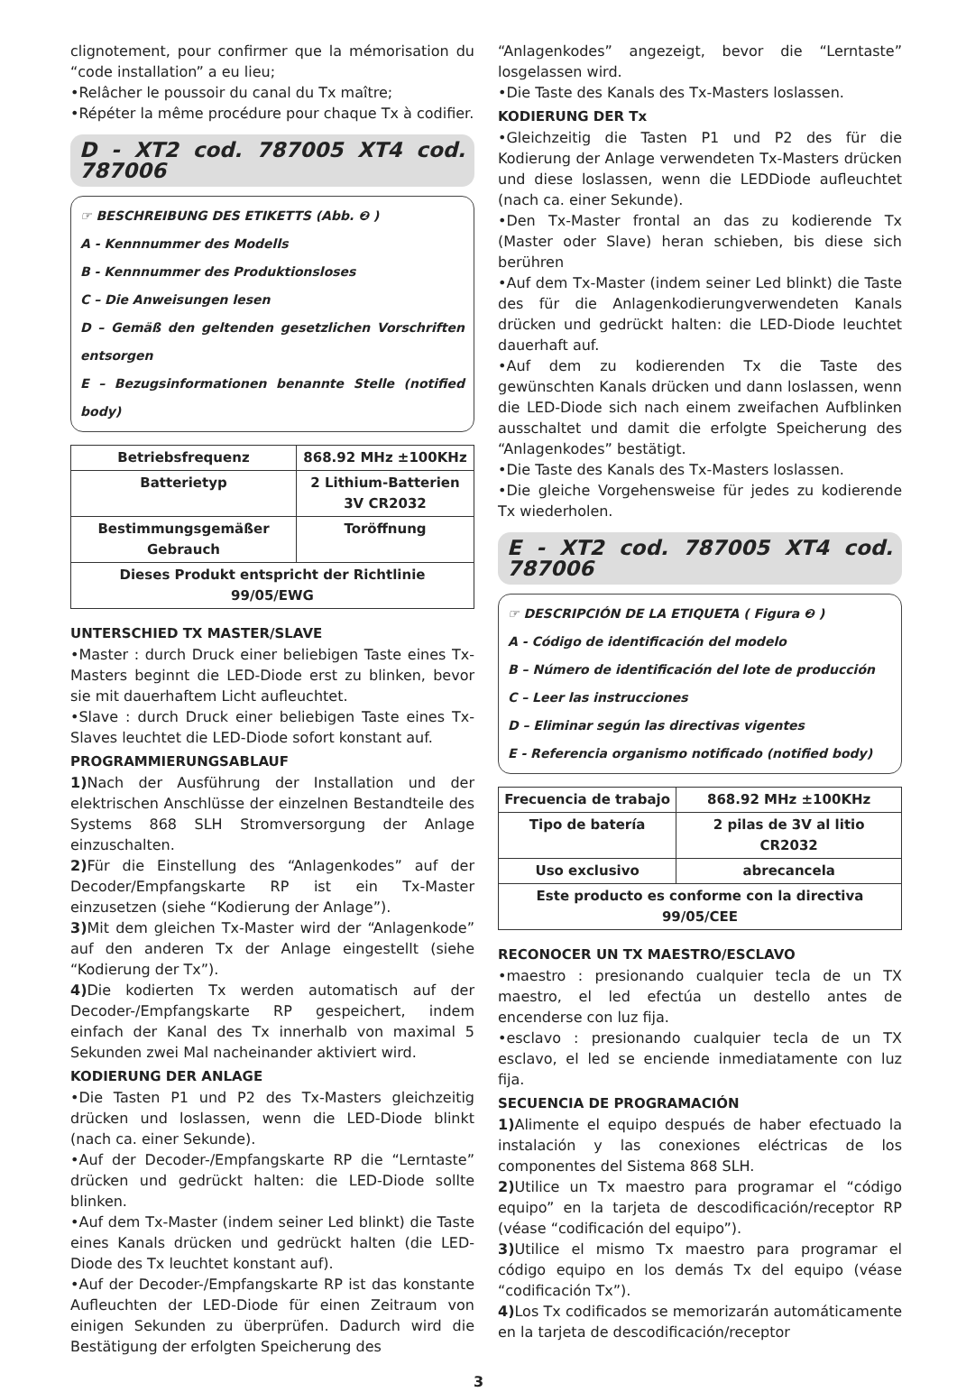clignotement, pour confirmer que la mémorisation du “code installation” a eu lieu;
•Relâcher le poussoir du canal du Tx maître;
•Répéter la même procédure pour chaque Tx à codifier.
D - XT2 cod. 787005 XT4 cod. 787006
☞ BESCHREIBUNG DES ETIKETTS (Abb. ❷ )
A - Kennnummer des Modells
B - Kennnummer des Produktionsloses
C – Die Anweisungen lesen
D – Gemäß den geltenden gesetzlichen Vorschriften entsorgen
E – Bezugsinformationen benannte Stelle (notified body)
| Betriebsfrequenz | 868.92 MHz ±100KHz |
| Batterietyp | 2 Lithium-Batterien 3V CR2032 |
| Bestimmungsgemäßer Gebrauch | Toröffnung |
| Dieses Produkt entspricht der Richtlinie 99/05/EWG | |
UNTERSCHIED TX MASTER/SLAVE
•Master : durch Druck einer beliebigen Taste eines Tx-Masters beginnt die LED-Diode erst zu blinken, bevor sie mit dauerhaftem Licht aufleuchtet.
•Slave : durch Druck einer beliebigen Taste eines Tx-Slaves leuchtet die LED-Diode sofort konstant auf.
PROGRAMMIERUNGSABLAUF
1) Nach der Ausführung der Installation und der elektrischen Anschlüsse der einzelnen Bestandteile des Systems 868 SLH Stromversorgung der Anlage einzuschalten.
2) Für die Einstellung des “Anlagenkodes” auf der Decoder/Empfangskarte RP ist ein Tx-Master einzusetzen (siehe “Kodierung der Anlage”).
3) Mit dem gleichen Tx-Master wird der “Anlagenkode” auf den anderen Tx der Anlage eingestellt (siehe “Kodierung der Tx”).
4) Die kodierten Tx werden automatisch auf der Decoder-/Empfangskarte RP gespeichert, indem einfach der Kanal des Tx innerhalb von maximal 5 Sekunden zwei Mal nacheinander aktiviert wird.
KODIERUNG DER ANLAGE
•Die Tasten P1 und P2 des Tx-Masters gleichzeitig drücken und loslassen, wenn die LED-Diode blinkt (nach ca. einer Sekunde).
•Auf der Decoder-/Empfangskarte RP die “Lerntaste” drücken und gedrückt halten: die LED-Diode sollte blinken.
•Auf dem Tx-Master (indem seiner Led blinkt) die Taste eines Kanals drücken und gedrückt halten (die LED-Diode des Tx leuchtet konstant auf).
•Auf der Decoder-/Empfangskarte RP ist das konstante Aufleuchten der LED-Diode für einen Zeitraum von einigen Sekunden zu überprüfen. Dadurch wird die Bestätigung der erfolgten Speicherung des
“Anlagenkodes” angezeigt, bevor die “Lerntaste” losgelassen wird.
•Die Taste des Kanals des Tx-Masters loslassen.
KODIERUNG DER Tx
•Gleichzeitig die Tasten P1 und P2 des für die Kodierung der Anlage verwendeten Tx-Masters drücken und diese loslassen, wenn die LEDDiode aufleuchtet (nach ca. einer Sekunde).
•Den Tx-Master frontal an das zu kodierende Tx (Master oder Slave) heran schieben, bis diese sich berühren
•Auf dem Tx-Master (indem seiner Led blinkt) die Taste des für die Anlagenkodierungverwendeten Kanals drücken und gedrückt halten: die LED-Diode leuchtet dauerhaft auf.
•Auf dem zu kodierenden Tx die Taste des gewünschten Kanals drücken und dann loslassen, wenn die LED-Diode sich nach einem zweifachen Aufblinken ausschaltet und damit die erfolgte Speicherung des “Anlagenkodes” bestätigt.
•Die Taste des Kanals des Tx-Masters loslassen.
•Die gleiche Vorgehensweise für jedes zu kodierende Tx wiederholen.
E - XT2 cod. 787005 XT4 cod. 787006
☞ DESCRIPCIÓN DE LA ETIQUETA ( Figura ❷ )
A - Código de identificación del modelo
B – Número de identificación del lote de producción
C – Leer las instrucciones
D – Eliminar según las directivas vigentes
E - Referencia organismo notificado (notified body)
| Frecuencia de trabajo | 868.92 MHz ±100KHz |
| Tipo de batería | 2 pilas de 3V al litio CR2032 |
| Uso exclusivo | abrecancela |
| Este producto es conforme con la directiva 99/05/CEE | |
RECONOCER UN TX MAESTRO/ESCLAVO
•maestro : presionando cualquier tecla de un TX maestro, el led efectúa un destello antes de encenderse con luz fija.
•esclavo : presionando cualquier tecla de un TX esclavo, el led se enciende inmediatamente con luz fija.
SECUENCIA DE PROGRAMACIÓN
1) Alimente el equipo después de haber efectuado la instalación y las conexiones eléctricas de los componentes del Sistema 868 SLH.
2) Utilice un Tx maestro para programar el “código equipo” en la tarjeta de descodificación/receptor RP (véase “codificación del equipo”).
3) Utilice el mismo Tx maestro para programar el código equipo en los demás Tx del equipo (véase “codificación Tx”).
4) Los Tx codificados se memorizarán automáticamente en la tarjeta de descodificación/receptor
3